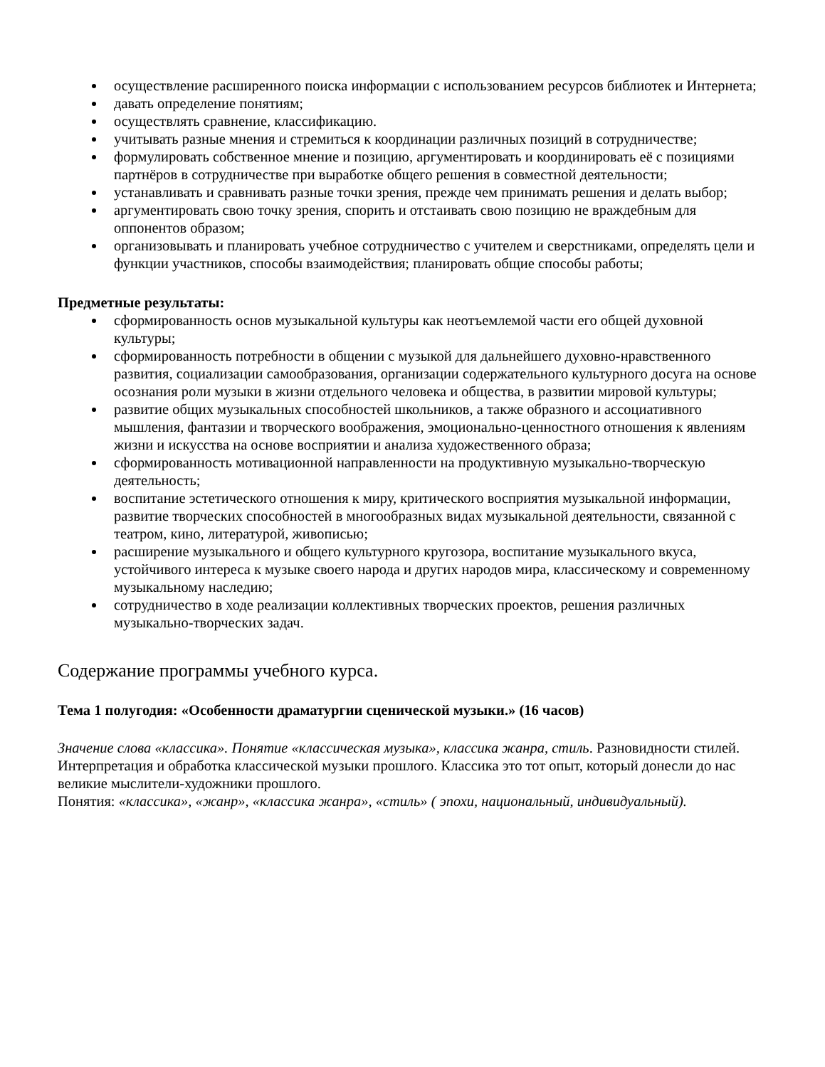осуществление расширенного поиска информации с использованием ресурсов библиотек и Интернета;
давать определение понятиям;
осуществлять сравнение, классификацию.
учитывать разные мнения и стремиться к координации различных позиций в сотрудничестве;
формулировать собственное мнение и позицию, аргументировать и координировать её с позициями партнёров в сотрудничестве при выработке общего решения в совместной деятельности;
устанавливать и сравнивать разные точки зрения, прежде чем принимать решения и делать выбор;
аргументировать свою точку зрения, спорить и отстаивать свою позицию не враждебным для оппонентов образом;
организовывать и планировать учебное сотрудничество с учителем и сверстниками, определять цели и функции участников, способы взаимодействия; планировать общие способы работы;
Предметные результаты:
сформированность основ музыкальной культуры как неотъемлемой части его общей духовной культуры;
сформированность потребности в общении с музыкой для дальнейшего духовно-нравственного развития, социализации самообразования, организации содержательного культурного досуга на основе осознания роли музыки в жизни отдельного человека и общества, в развитии мировой культуры;
развитие общих музыкальных способностей школьников, а также образного и ассоциативного мышления, фантазии и творческого воображения, эмоционально-ценностного отношения к явлениям жизни и искусства на основе восприятии и анализа художественного образа;
сформированность мотивационной направленности на продуктивную музыкально-творческую деятельность;
воспитание эстетического отношения к миру, критического восприятия музыкальной информации, развитие творческих способностей в многообразных видах музыкальной деятельности, связанной с театром, кино, литературой, живописью;
расширение музыкального и общего культурного кругозора, воспитание музыкального вкуса, устойчивого интереса к музыке своего народа и других народов мира, классическому и современному музыкальному наследию;
сотрудничество в ходе реализации коллективных творческих проектов, решения различных музыкально-творческих задач.
Содержание программы учебного курса.
Тема 1 полугодия: «Особенности драматургии сценической музыки.» (16 часов)
Значение слова «классика». Понятие «классическая музыка», классика жанра, стиль. Разновидности стилей. Интерпретация и обработка классической музыки прошлого. Классика это тот опыт, который донесли до нас великие мыслители-художники прошлого.
Понятия: «классика», «жанр», «классика жанра», «стиль» ( эпохи, национальный, индивидуальный).